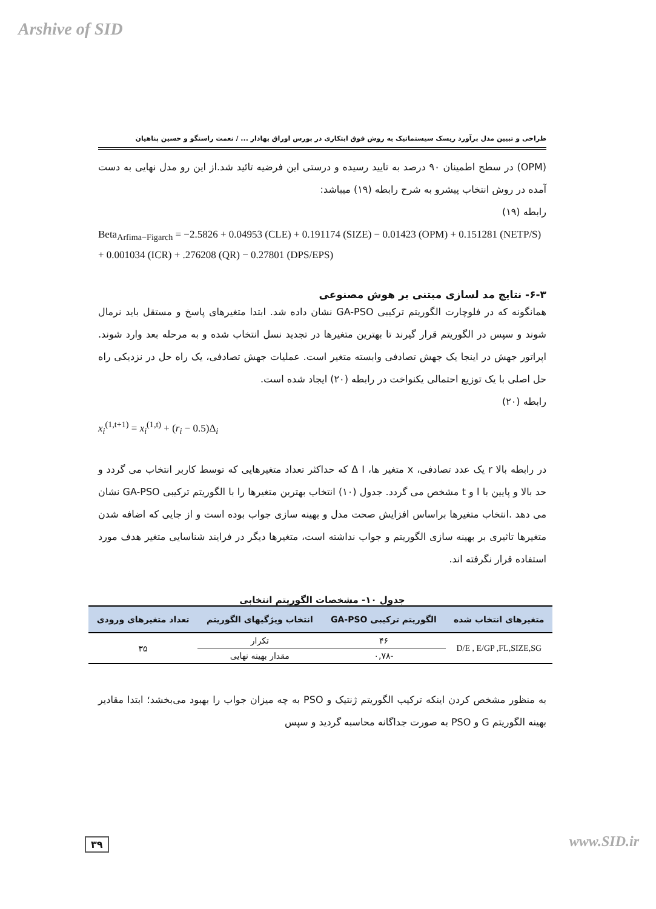Arshive of SID
طراحی و تبیین مدل برآورد ریسک سیستماتیک به روش فوق ابتکاری در بورس اوراق بهادار ... / نعمت راستگو و حسین پناهیان
(OPM) در سطح اطمینان ۹۰ درصد به تایید رسیده و درستی این فرضیه تائید شد.از این رو مدل نهایی به دست آمده در روش انتخاب پیشرو به شرح رابطه (۱۹) میباشد:
رابطه (۱۹)
Beta<sub>Arfima−Figarch</sub> = −2.5826 + 0.04953 (CLE) + 0.191174 (SIZE) − 0.01423 (OPM) + 0.151281 (NETP/S) + 0.001034 (ICR) + .276208 (QR) − 0.27801 (DPS/EPS)
۶-۳- نتایج مد لسازی مبتنی بر هوش مصنوعی
همانگونه که در فلوچارت الگوریتم ترکیبی GA-PSO نشان داده شد. ابتدا متغیرهای پاسخ و مستقل باید نرمال شوند و سپس در الگوریتم قرار گیرند تا بهترین متغیرها در تجدید نسل انتخاب شده و به مرحله بعد وارد شوند. اپراتور جهش در اینجا یک جهش تصادفی وابسته متغیر است. عملیات جهش تصادفی، یک راه حل در نزدیکی راه حل اصلی با یک توزیع احتمالی یکنواخت در رابطه (۲۰) ایجاد شده است.
رابطه (۲۰)
x<sub>i</sub><sup>(1,t+1)</sup> = x<sub>i</sub><sup>(1,t)</sup> + (r<sub>i</sub> − 0.5)Δ<sub>i</sub>
در رابطه بالا r یک عدد تصادفی، x متغیر ها، Δ I که حداکثر تعداد متغیرهایی که توسط کاربر انتخاب می گردد و حد بالا و پایین با l و t مشخص می گردد. جدول (۱۰) انتخاب بهترین متغیرها را با الگوریتم ترکیبی GA-PSO نشان می دهد .انتخاب متغیرها براساس افزایش صحت مدل و بهینه سازی جواب بوده است و از جایی که اضافه شدن متغیرها تاثیری بر بهینه سازی الگوریتم و جواب نداشته است، متغیرها دیگر در فرایند شناسایی متغیر هدف مورد استفاده قرار نگرفته اند.
جدول ۱۰- مشخصات الگوریتم انتخابی
| متغیرهای انتخاب شده | الگوریتم ترکیبی GA-PSO | انتخاب ویژگیهای الگوریتم | تعداد متغیرهای ورودی |
| --- | --- | --- | --- |
| D/E , E/GP ,FL,SIZE,SG | ۴۶ | تکرار | ۳۵ |
| | -۰,۷۸ | مقدار بهینه نهایی | |
به منظور مشخص کردن اینکه ترکیب الگوریتم ژنتیک و PSO به چه میزان جواب را بهبود می‌بخشد؛ ابتدا مقادیر بهینه الگوریتم G و PSO به صورت جداگانه محاسبه گردید و سپس
۳۹ www.SID.ir